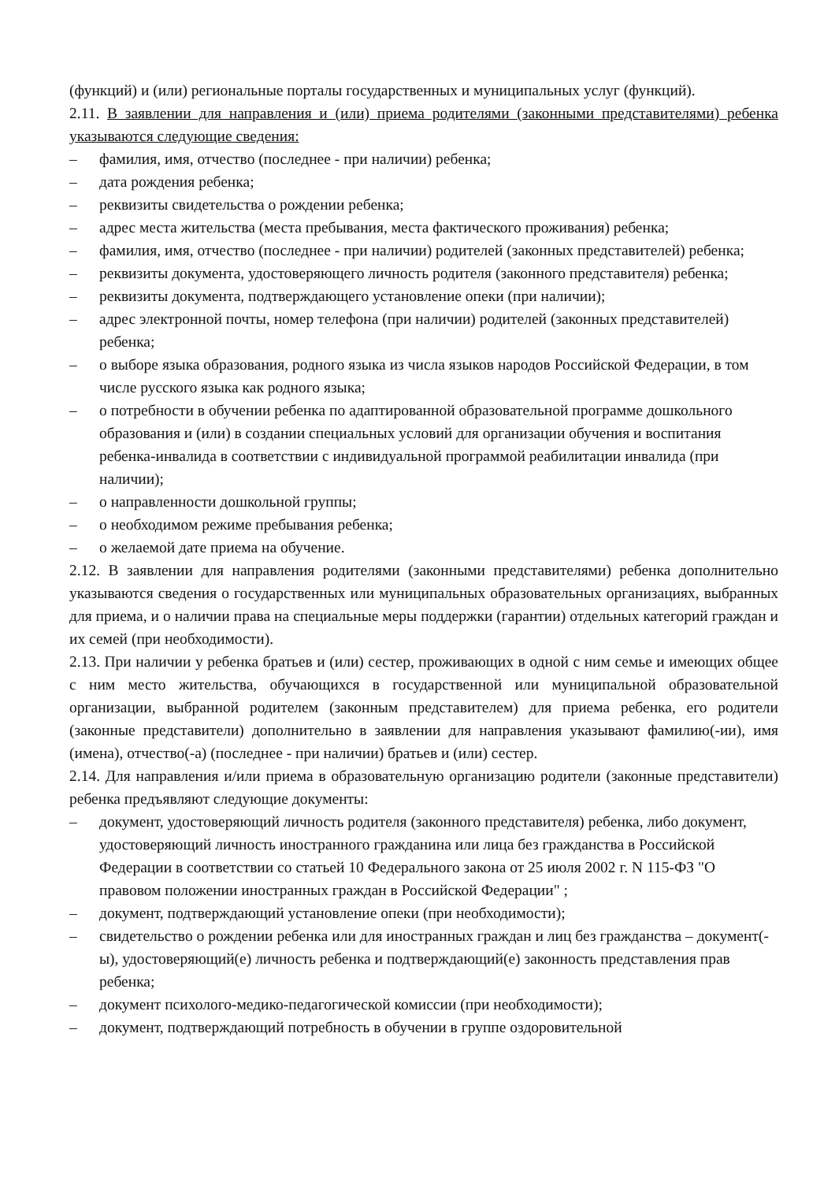(функций) и (или) региональные порталы государственных и муниципальных услуг (функций).
2.11. В заявлении для направления и (или) приема родителями (законными представителями) ребенка указываются следующие сведения:
– фамилия, имя, отчество (последнее - при наличии) ребенка;
– дата рождения ребенка;
– реквизиты свидетельства о рождении ребенка;
– адрес места жительства (места пребывания, места фактического проживания) ребенка;
– фамилия, имя, отчество (последнее - при наличии) родителей (законных представителей) ребенка;
– реквизиты документа, удостоверяющего личность родителя (законного представителя) ребенка;
– реквизиты документа, подтверждающего установление опеки (при наличии);
– адрес электронной почты, номер телефона (при наличии) родителей (законных представителей) ребенка;
– о выборе языка образования, родного языка из числа языков народов Российской Федерации, в том числе русского языка как родного языка;
– о потребности в обучении ребенка по адаптированной образовательной программе дошкольного образования и (или) в создании специальных условий для организации обучения и воспитания ребенка-инвалида в соответствии с индивидуальной программой реабилитации инвалида (при наличии);
– о направленности дошкольной группы;
– о необходимом режиме пребывания ребенка;
– о желаемой дате приема на обучение.
2.12. В заявлении для направления родителями (законными представителями) ребенка дополнительно указываются сведения о государственных или муниципальных образовательных организациях, выбранных для приема, и о наличии права на специальные меры поддержки (гарантии) отдельных категорий граждан и их семей (при необходимости).
2.13. При наличии у ребенка братьев и (или) сестер, проживающих в одной с ним семье и имеющих общее с ним место жительства, обучающихся в государственной или муниципальной образовательной организации, выбранной родителем (законным представителем) для приема ребенка, его родители (законные представители) дополнительно в заявлении для направления указывают фамилию(-ии), имя (имена), отчество(-а) (последнее - при наличии) братьев и (или) сестер.
2.14. Для направления и/или приема в образовательную организацию родители (законные представители) ребенка предъявляют следующие документы:
– документ, удостоверяющий личность родителя (законного представителя) ребенка, либо документ, удостоверяющий личность иностранного гражданина или лица без гражданства в Российской Федерации в соответствии со статьей 10 Федерального закона от 25 июля 2002 г. N 115-ФЗ "О правовом положении иностранных граждан в Российской Федерации" ;
– документ, подтверждающий установление опеки (при необходимости);
– свидетельство о рождении ребенка или для иностранных граждан и лиц без гражданства – документ(-ы), удостоверяющий(е) личность ребенка и подтверждающий(е) законность представления прав ребенка;
– документ психолого-медико-педагогической комиссии (при необходимости);
– документ, подтверждающий потребность в обучении в группе оздоровительной